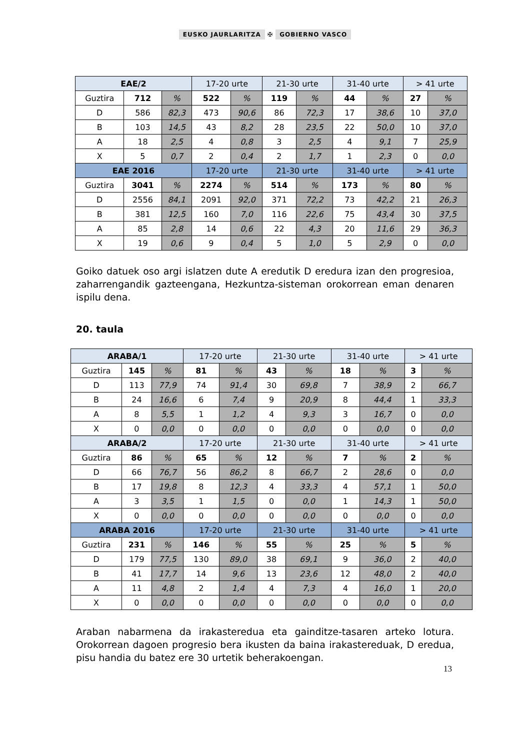EUSKO JAURLARITZA ✠ GOBIERNO VASCO
| EAE/2 | | | 17-20 urte | | 21-30 urte | | 31-40 urte | | > 41 urte | |
| --- | --- | --- | --- | --- | --- | --- | --- | --- | --- | --- |
| Guztira | 712 | % | 522 | % | 119 | % | 44 | % | 27 | % |
| D | 586 | 82,3 | 473 | 90,6 | 86 | 72,3 | 17 | 38,6 | 10 | 37,0 |
| B | 103 | 14,5 | 43 | 8,2 | 28 | 23,5 | 22 | 50,0 | 10 | 37,0 |
| A | 18 | 2,5 | 4 | 0,8 | 3 | 2,5 | 4 | 9,1 | 7 | 25,9 |
| X | 5 | 0,7 | 2 | 0,4 | 2 | 1,7 | 1 | 2,3 | 0 | 0,0 |
| EAE 2016 | | | 17-20 urte | | 21-30 urte | | 31-40 urte | | > 41 urte | |
| Guztira | 3041 | % | 2274 | % | 514 | % | 173 | % | 80 | % |
| D | 2556 | 84,1 | 2091 | 92,0 | 371 | 72,2 | 73 | 42,2 | 21 | 26,3 |
| B | 381 | 12,5 | 160 | 7,0 | 116 | 22,6 | 75 | 43,4 | 30 | 37,5 |
| A | 85 | 2,8 | 14 | 0,6 | 22 | 4,3 | 20 | 11,6 | 29 | 36,3 |
| X | 19 | 0,6 | 9 | 0,4 | 5 | 1,0 | 5 | 2,9 | 0 | 0,0 |
Goiko datuek oso argi islatzen dute A eredutik D eredura izan den progresioa, zaharrengandik gazteengana, Hezkuntza-sisteman orokorrean eman denaren ispilu dena.
20. taula
| ARABA/1 | | | 17-20 urte | | 21-30 urte | | 31-40 urte | | > 41 urte | |
| --- | --- | --- | --- | --- | --- | --- | --- | --- | --- | --- |
| Guztira | 145 | % | 81 | % | 43 | % | 18 | % | 3 | % |
| D | 113 | 77,9 | 74 | 91,4 | 30 | 69,8 | 7 | 38,9 | 2 | 66,7 |
| B | 24 | 16,6 | 6 | 7,4 | 9 | 20,9 | 8 | 44,4 | 1 | 33,3 |
| A | 8 | 5,5 | 1 | 1,2 | 4 | 9,3 | 3 | 16,7 | 0 | 0,0 |
| X | 0 | 0,0 | 0 | 0,0 | 0 | 0,0 | 0 | 0,0 | 0 | 0,0 |
| ARABA/2 | | | 17-20 urte | | 21-30 urte | | 31-40 urte | | > 41 urte | |
| Guztira | 86 | % | 65 | % | 12 | % | 7 | % | 2 | % |
| D | 66 | 76,7 | 56 | 86,2 | 8 | 66,7 | 2 | 28,6 | 0 | 0,0 |
| B | 17 | 19,8 | 8 | 12,3 | 4 | 33,3 | 4 | 57,1 | 1 | 50,0 |
| A | 3 | 3,5 | 1 | 1,5 | 0 | 0,0 | 1 | 14,3 | 1 | 50,0 |
| X | 0 | 0,0 | 0 | 0,0 | 0 | 0,0 | 0 | 0,0 | 0 | 0,0 |
| ARABA 2016 | | | 17-20 urte | | 21-30 urte | | 31-40 urte | | > 41 urte | |
| Guztira | 231 | % | 146 | % | 55 | % | 25 | % | 5 | % |
| D | 179 | 77,5 | 130 | 89,0 | 38 | 69,1 | 9 | 36,0 | 2 | 40,0 |
| B | 41 | 17,7 | 14 | 9,6 | 13 | 23,6 | 12 | 48,0 | 2 | 40,0 |
| A | 11 | 4,8 | 2 | 1,4 | 4 | 7,3 | 4 | 16,0 | 1 | 20,0 |
| X | 0 | 0,0 | 0 | 0,0 | 0 | 0,0 | 0 | 0,0 | 0 | 0,0 |
Araban nabarmena da irakasteredua eta gainditze-tasaren arteko lotura. Orokorrean dagoen progresio bera ikusten da baina irakastereduak, D eredua, pisu handia du batez ere 30 urtetik beherakoengan.
13